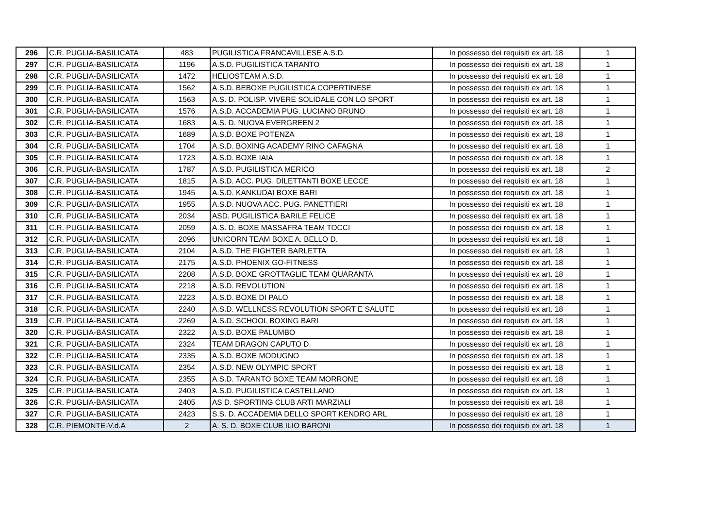| 296 | C.R. PUGLIA-BASILICATA | 483 | PUGILISTICA FRANCAVILLESE A.S.D. | In possesso dei requisiti ex art. 18 | 1 |
| 297 | C.R. PUGLIA-BASILICATA | 1196 | A.S.D. PUGILISTICA TARANTO | In possesso dei requisiti ex art. 18 | 1 |
| 298 | C.R. PUGLIA-BASILICATA | 1472 | HELIOSTEAM A.S.D. | In possesso dei requisiti ex art. 18 | 1 |
| 299 | C.R. PUGLIA-BASILICATA | 1562 | A.S.D. BEBOXE PUGILISTICA COPERTINESE | In possesso dei requisiti ex art. 18 | 1 |
| 300 | C.R. PUGLIA-BASILICATA | 1563 | A.S. D. POLISP. VIVERE SOLIDALE CON LO SPORT | In possesso dei requisiti ex art. 18 | 1 |
| 301 | C.R. PUGLIA-BASILICATA | 1576 | A.S.D. ACCADEMIA PUG. LUCIANO BRUNO | In possesso dei requisiti ex art. 18 | 1 |
| 302 | C.R. PUGLIA-BASILICATA | 1683 | A.S. D. NUOVA EVERGREEN 2 | In possesso dei requisiti ex art. 18 | 1 |
| 303 | C.R. PUGLIA-BASILICATA | 1689 | A.S.D. BOXE POTENZA | In possesso dei requisiti ex art. 18 | 1 |
| 304 | C.R. PUGLIA-BASILICATA | 1704 | A.S.D. BOXING ACADEMY RINO CAFAGNA | In possesso dei requisiti ex art. 18 | 1 |
| 305 | C.R. PUGLIA-BASILICATA | 1723 | A.S.D. BOXE IAIA | In possesso dei requisiti ex art. 18 | 1 |
| 306 | C.R. PUGLIA-BASILICATA | 1787 | A.S.D. PUGILISTICA MERICO | In possesso dei requisiti ex art. 18 | 2 |
| 307 | C.R. PUGLIA-BASILICATA | 1815 | A.S.D. ACC. PUG. DILETTANTI BOXE LECCE | In possesso dei requisiti ex art. 18 | 1 |
| 308 | C.R. PUGLIA-BASILICATA | 1945 | A.S.D. KANKUDAI BOXE BARI | In possesso dei requisiti ex art. 18 | 1 |
| 309 | C.R. PUGLIA-BASILICATA | 1955 | A.S.D. NUOVA ACC. PUG. PANETTIERI | In possesso dei requisiti ex art. 18 | 1 |
| 310 | C.R. PUGLIA-BASILICATA | 2034 | ASD. PUGILISTICA BARILE FELICE | In possesso dei requisiti ex art. 18 | 1 |
| 311 | C.R. PUGLIA-BASILICATA | 2059 | A.S. D. BOXE MASSAFRA TEAM TOCCI | In possesso dei requisiti ex art. 18 | 1 |
| 312 | C.R. PUGLIA-BASILICATA | 2096 | UNICORN TEAM BOXE A. BELLO D. | In possesso dei requisiti ex art. 18 | 1 |
| 313 | C.R. PUGLIA-BASILICATA | 2104 | A.S.D. THE FIGHTER BARLETTA | In possesso dei requisiti ex art. 18 | 1 |
| 314 | C.R. PUGLIA-BASILICATA | 2175 | A.S.D. PHOENIX GO-FITNESS | In possesso dei requisiti ex art. 18 | 1 |
| 315 | C.R. PUGLIA-BASILICATA | 2208 | A.S.D. BOXE GROTTAGLIE TEAM QUARANTA | In possesso dei requisiti ex art. 18 | 1 |
| 316 | C.R. PUGLIA-BASILICATA | 2218 | A.S.D. REVOLUTION | In possesso dei requisiti ex art. 18 | 1 |
| 317 | C.R. PUGLIA-BASILICATA | 2223 | A.S.D. BOXE DI PALO | In possesso dei requisiti ex art. 18 | 1 |
| 318 | C.R. PUGLIA-BASILICATA | 2240 | A.S.D. WELLNESS REVOLUTION SPORT E SALUTE | In possesso dei requisiti ex art. 18 | 1 |
| 319 | C.R. PUGLIA-BASILICATA | 2269 | A.S.D. SCHOOL BOXING BARI | In possesso dei requisiti ex art. 18 | 1 |
| 320 | C.R. PUGLIA-BASILICATA | 2322 | A.S.D. BOXE PALUMBO | In possesso dei requisiti ex art. 18 | 1 |
| 321 | C.R. PUGLIA-BASILICATA | 2324 | TEAM DRAGON CAPUTO D. | In possesso dei requisiti ex art. 18 | 1 |
| 322 | C.R. PUGLIA-BASILICATA | 2335 | A.S.D. BOXE MODUGNO | In possesso dei requisiti ex art. 18 | 1 |
| 323 | C.R. PUGLIA-BASILICATA | 2354 | A.S.D. NEW OLYMPIC SPORT | In possesso dei requisiti ex art. 18 | 1 |
| 324 | C.R. PUGLIA-BASILICATA | 2355 | A.S.D. TARANTO BOXE TEAM MORRONE | In possesso dei requisiti ex art. 18 | 1 |
| 325 | C.R. PUGLIA-BASILICATA | 2403 | A.S.D. PUGILISTICA CASTELLANO | In possesso dei requisiti ex art. 18 | 1 |
| 326 | C.R. PUGLIA-BASILICATA | 2405 | AS D. SPORTING CLUB ARTI MARZIALI | In possesso dei requisiti ex art. 18 | 1 |
| 327 | C.R. PUGLIA-BASILICATA | 2423 | S.S. D. ACCADEMIA DELLO SPORT KENDRO ARL | In possesso dei requisiti ex art. 18 | 1 |
| 328 | C.R. PIEMONTE-V.d.A | 2 | A. S. D. BOXE CLUB ILIO BARONI | In possesso dei requisiti ex art. 18 | 1 |